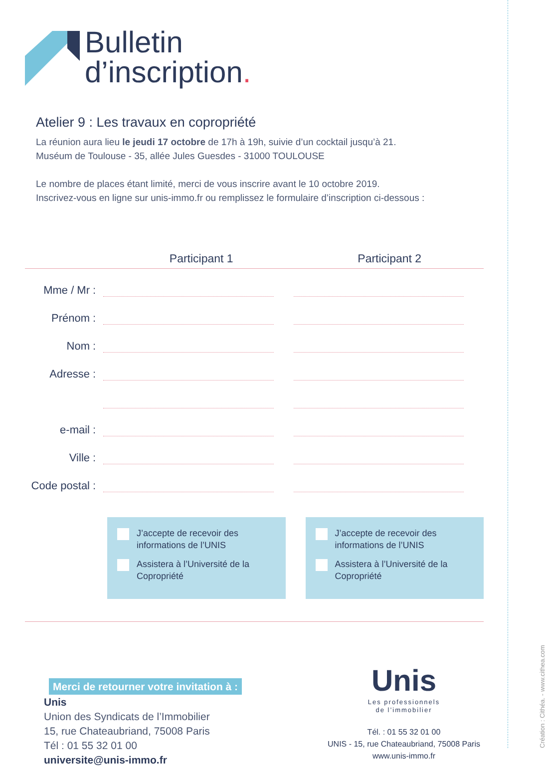Bulletin
d’inscription.
Atelier 9 : Les travaux en copropriété
La réunion aura lieu le jeudi 17 octobre de 17h à 19h, suivie d’un cocktail jusqu’à 21.
Muséum de Toulouse - 35, allée Jules Guesdes - 31000 TOULOUSE
Le nombre de places étant limité, merci de vous inscrire avant le 10 octobre 2019.
Inscrivez-vous en ligne sur unis-immo.fr ou remplissez le formulaire d’inscription ci-dessous :
Participant 1 Participant 2
Mme / Mr :
Prénom :
Nom :
Adresse :
e-mail :
Ville :
Code postal :
J’accepte de recevoir des informations de l’UNIS
Assistera à l’Université de la Copropriété
J’accepte de recevoir des informations de l’UNIS
Assistera à l’Université de la Copropriété
Merci de retourner votre invitation à :
Unis
Union des Syndicats de l’Immobilier
15, rue Chateaubriand, 75008 Paris
Tél : 01 55 32 01 00
universite@unis-immo.fr
Unis
Les professionnels
de l’immobilier
Tél. : 01 55 32 01 00
UNIS - 15, rue Chateaubriand, 75008 Paris
www.unis-immo.fr
Création : Cithéa. - www.cithea.com